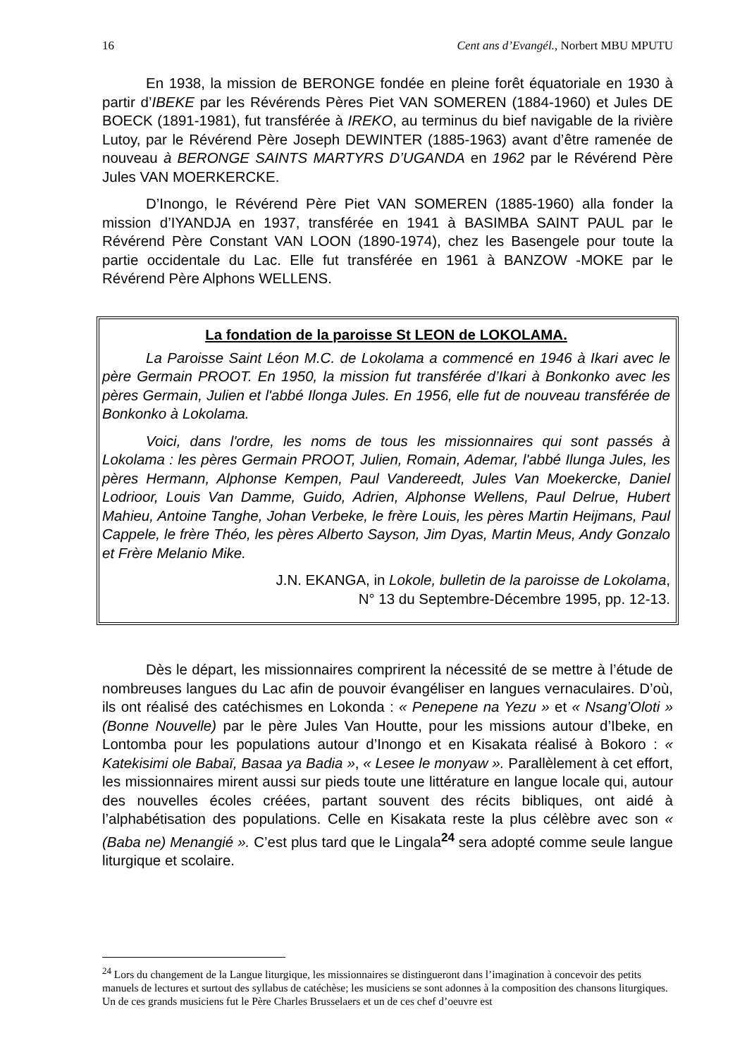16 Cent ans d’Evangél., Norbert MBU MPUTU
En 1938, la mission de BERONGE fondée en pleine forêt équatoriale en 1930 à partir d’IBEKE par les Révérends Pères Piet VAN SOMEREN (1884-1960) et Jules DE BOECK (1891-1981), fut transférée à IREKO, au terminus du bief navigable de la rivière Lutoy, par le Révérend Père Joseph DEWINTER (1885-1963) avant d’être ramenée de nouveau à BERONGE SAINTS MARTYRS D’UGANDA en 1962 par le Révérend Père Jules VAN MOERKERCKE.
D’Inongo, le Révérend Père Piet VAN SOMEREN (1885-1960) alla fonder la mission d’IYANDJA en 1937, transférée en 1941 à BASIMBA SAINT PAUL par le Révérend Père Constant VAN LOON (1890-1974), chez les Basengele pour toute la partie occidentale du Lac. Elle fut transférée en 1961 à BANZOW -MOKE par le Révérend Père Alphons WELLENS.
La fondation de la paroisse St LEON de LOKOLAMA.
La Paroisse Saint Léon M.C. de Lokolama a commencé en 1946 à Ikari avec le père Germain PROOT. En 1950, la mission fut transférée d’Ikari à Bonkonko avec les pères Germain, Julien et l'abbé Ilonga Jules. En 1956, elle fut de nouveau transférée de Bonkonko à Lokolama.
Voici, dans l'ordre, les noms de tous les missionnaires qui sont passés à Lokolama : les pères Germain PROOT, Julien, Romain, Ademar, l'abbé Ilunga Jules, les pères Hermann, Alphonse Kempen, Paul Vandereedt, Jules Van Moekercke, Daniel Lodrioor, Louis Van Damme, Guido, Adrien, Alphonse Wellens, Paul Delrue, Hubert Mahieu, Antoine Tanghe, Johan Verbeke, le frère Louis, les pères Martin Heijmans, Paul Cappele, le frère Théo, les pères Alberto Sayson, Jim Dyas, Martin Meus, Andy Gonzalo et Frère Melanio Mike.
J.N. EKANGA, in Lokole, bulletin de la paroisse de Lokolama,
N° 13 du Septembre-Décembre 1995, pp. 12-13.
Dès le départ, les missionnaires comprirent la nécessité de se mettre à l’étude de nombreuses langues du Lac afin de pouvoir évangéliser en langues vernaculaires. D’où, ils ont réalisé des catéchismes en Lokonda : « Penepene na Yezu » et « Nsang’Oloti » (Bonne Nouvelle) par le père Jules Van Houtte, pour les missions autour d’Ibeke, en Lontomba pour les populations autour d’Inongo et en Kisakata réalisé à Bokoro : « Katekisimi ole Babaï, Basaa ya Badia », « Lesee le monyaw ». Parallèlement à cet effort, les missionnaires mirent aussi sur pieds toute une littérature en langue locale qui, autour des nouvelles écoles créées, partant souvent des récits bibliques, ont aidé à l’alphabétisation des populations. Celle en Kisakata reste la plus célèbre avec son « (Baba ne) Menangié ». C’est plus tard que le Lingala<sup>24</sup> sera adopté comme seule langue liturgique et scolaire.
<sup>24</sup> Lors du changement de la Langue liturgique, les missionnaires se distingueront dans l’imagination à concevoir des petits manuels de lectures et surtout des syllabus de catéchèse; les musiciens se sont adonnes à la composition des chansons liturgiques. Un de ces grands musiciens fut le Père Charles Brusselaers et un de ces chef d’oeuvre est